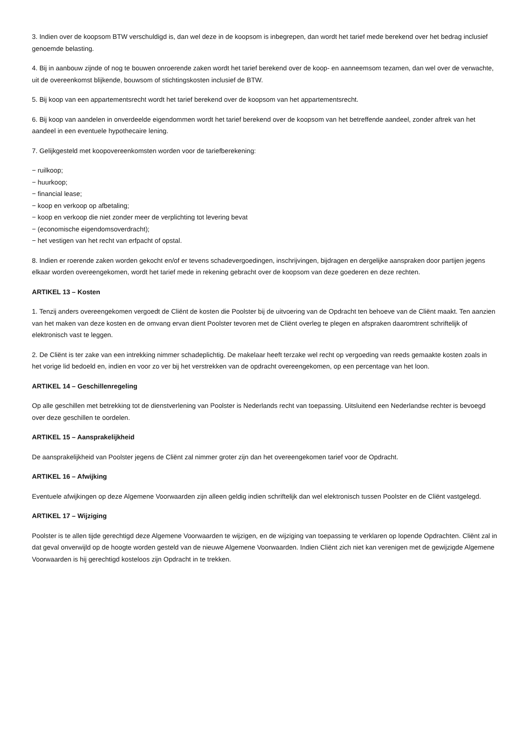3. Indien over de koopsom BTW verschuldigd is, dan wel deze in de koopsom is inbegrepen, dan wordt het tarief mede berekend over het bedrag inclusief genoemde belasting.
4. Bij in aanbouw zijnde of nog te bouwen onroerende zaken wordt het tarief berekend over de koop- en aanneemsom tezamen, dan wel over de verwachte, uit de overeenkomst blijkende, bouwsom of stichtingskosten inclusief de BTW.
5. Bij koop van een appartementsrecht wordt het tarief berekend over de koopsom van het appartementsrecht.
6. Bij koop van aandelen in onverdeelde eigendommen wordt het tarief berekend over de koopsom van het betreffende aandeel, zonder aftrek van het aandeel in een eventuele hypothecaire lening.
7. Gelijkgesteld met koopovereenkomsten worden voor de tariefberekening:
− ruilkoop;
− huurkoop;
− financial lease;
− koop en verkoop op afbetaling;
− koop en verkoop die niet zonder meer de verplichting tot levering bevat
− (economische eigendomsoverdracht);
− het vestigen van het recht van erfpacht of opstal.
8. Indien er roerende zaken worden gekocht en/of er tevens schadevergoedingen, inschrijvingen, bijdragen en dergelijke aanspraken door partijen jegens elkaar worden overeengekomen, wordt het tarief mede in rekening gebracht over de koopsom van deze goederen en deze rechten.
ARTIKEL 13 – Kosten
1. Tenzij anders overeengekomen vergoedt de Cliënt de kosten die Poolster bij de uitvoering van de Opdracht ten behoeve van de Cliënt maakt. Ten aanzien van het maken van deze kosten en de omvang ervan dient Poolster tevoren met de Cliënt overleg te plegen en afspraken daaromtrent schriftelijk of elektronisch vast te leggen.
2. De Cliënt is ter zake van een intrekking nimmer schadeplichtig. De makelaar heeft terzake wel recht op vergoeding van reeds gemaakte kosten zoals in het vorige lid bedoeld en, indien en voor zo ver bij het verstrekken van de opdracht overeengekomen, op een percentage van het loon.
ARTIKEL 14 – Geschillenregeling
Op alle geschillen met betrekking tot de dienstverlening van Poolster is Nederlands recht van toepassing. Uitsluitend een Nederlandse rechter is bevoegd over deze geschillen te oordelen.
ARTIKEL 15 – Aansprakelijkheid
De aansprakelijkheid van Poolster jegens de Cliënt zal nimmer groter zijn dan het overeengekomen tarief voor de Opdracht.
ARTIKEL 16 – Afwijking
Eventuele afwijkingen op deze Algemene Voorwaarden zijn alleen geldig indien schriftelijk dan wel elektronisch tussen Poolster en de Cliënt vastgelegd.
ARTIKEL 17 – Wijziging
Poolster is te allen tijde gerechtigd deze Algemene Voorwaarden te wijzigen, en de wijziging van toepassing te verklaren op lopende Opdrachten. Cliënt zal in dat geval onverwijld op de hoogte worden gesteld van de nieuwe Algemene Voorwaarden. Indien Cliënt zich niet kan verenigen met de gewijzigde Algemene Voorwaarden is hij gerechtigd kosteloos zijn Opdracht in te trekken.